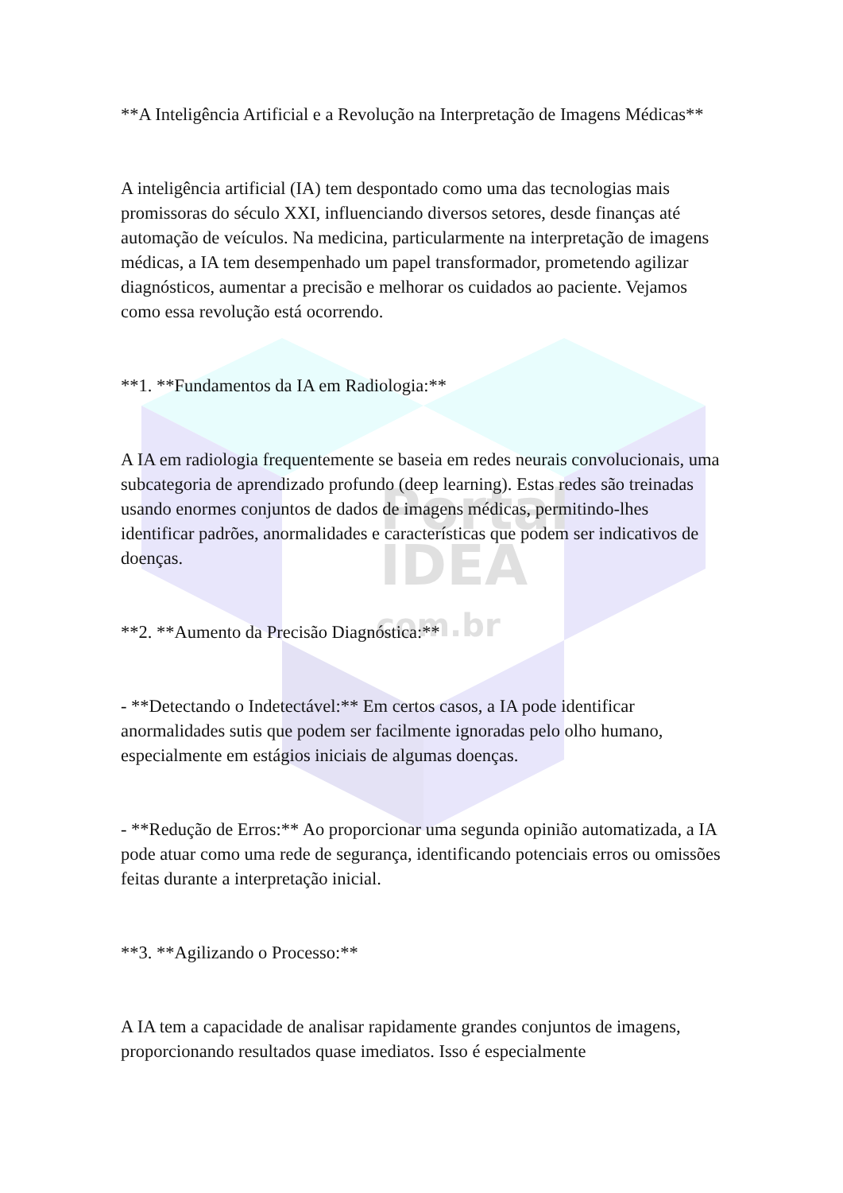Portal
IDEA
.com.br
**A Inteligência Artificial e a Revolução na Interpretação de Imagens Médicas**
A inteligência artificial (IA) tem despontado como uma das tecnologias mais promissoras do século XXI, influenciando diversos setores, desde finanças até automação de veículos. Na medicina, particularmente na interpretação de imagens médicas, a IA tem desempenhado um papel transformador, prometendo agilizar diagnósticos, aumentar a precisão e melhorar os cuidados ao paciente. Vejamos como essa revolução está ocorrendo.
**1. **Fundamentos da IA em Radiologia:**
A IA em radiologia frequentemente se baseia em redes neurais convolucionais, uma subcategoria de aprendizado profundo (deep learning). Estas redes são treinadas usando enormes conjuntos de dados de imagens médicas, permitindo-lhes identificar padrões, anormalidades e características que podem ser indicativos de doenças.
**2. **Aumento da Precisão Diagnóstica:**
- **Detectando o Indetectável:** Em certos casos, a IA pode identificar anormalidades sutis que podem ser facilmente ignoradas pelo olho humano, especialmente em estágios iniciais de algumas doenças.
- **Redução de Erros:** Ao proporcionar uma segunda opinião automatizada, a IA pode atuar como uma rede de segurança, identificando potenciais erros ou omissões feitas durante a interpretação inicial.
**3. **Agilizando o Processo:**
A IA tem a capacidade de analisar rapidamente grandes conjuntos de imagens, proporcionando resultados quase imediatos. Isso é especialmente